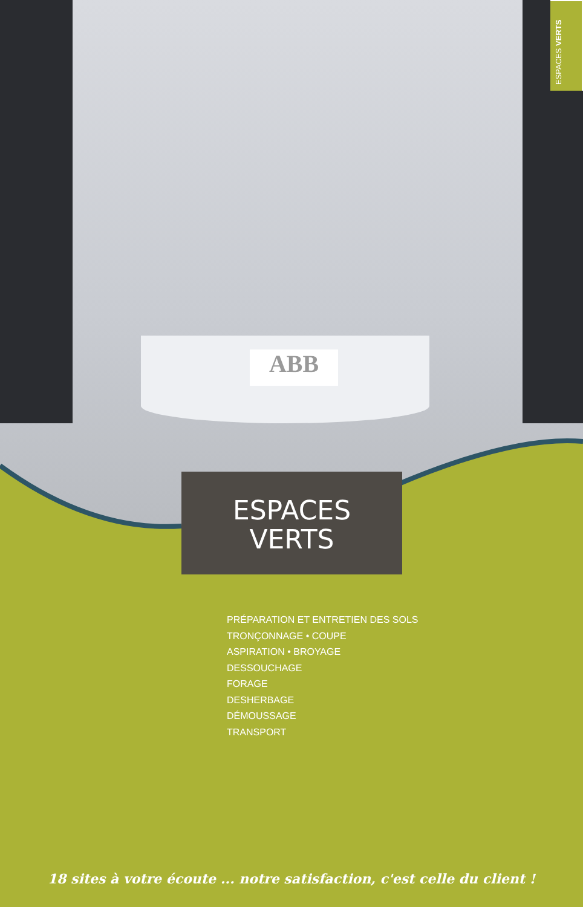ABB
ESPACES VERTS
ESPACES
VERTS
PRÉPARATION ET ENTRETIEN DES SOLS
TRONÇONNAGE • COUPE
ASPIRATION • BROYAGE
DESSOUCHAGE
FORAGE
DESHERBAGE
DÉMOUSSAGE
TRANSPORT
18 sites à votre écoute ... notre satisfaction, c'est celle du client !